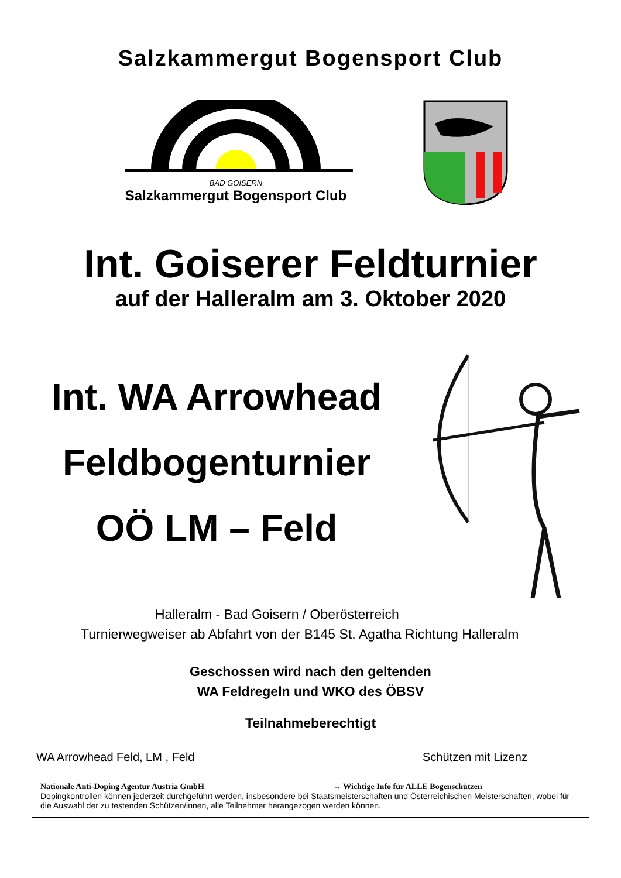Salzkammergut Bogensport Club
BAD GOISERN
Salzkammergut Bogensport Club
Int. Goiserer Feldturnier
auf der Halleralm am 3. Oktober 2020
Int. WA Arrowhead
Feldbogenturnier
OÖ LM – Feld
Halleralm - Bad Goisern / Oberösterreich
Turnierwegweiser ab Abfahrt von der B145 St. Agatha Richtung Halleralm
Geschossen wird nach den geltenden
WA Feldregeln und WKO des ÖBSV
Teilnahmeberechtigt
WA Arrowhead Feld, LM , Feld Schützen mit Lizenz
Nationale Anti-Doping Agentur Austria GmbH → Wichtige Info für ALLE Bogenschützen
Dopingkontrollen können jederzeit durchgeführt werden, insbesondere bei Staatsmeisterschaften und Österreichischen Meisterschaften, wobei für die Auswahl der zu testenden Schützen/innen, alle Teilnehmer herangezogen werden können.